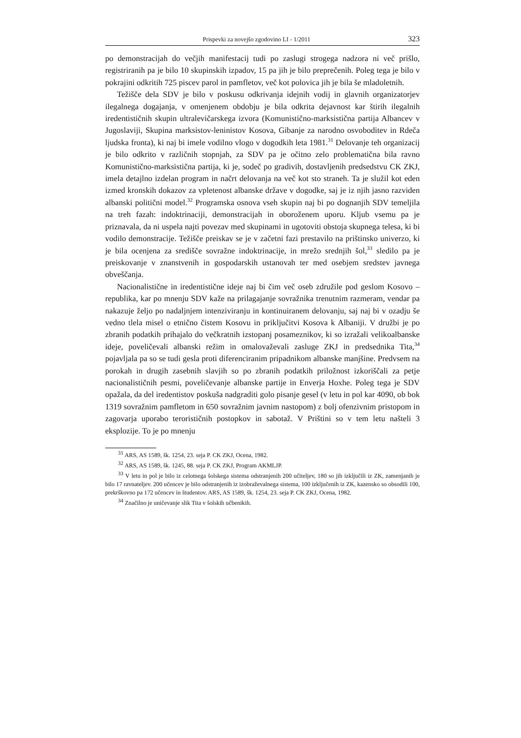Prispevki za novejšo zgodovino LI - 1/2011 323
po demonstracijah do večjih manifestacij tudi po zaslugi strogega nadzora ni več prišlo, registriranih pa je bilo 10 skupinskih izpadov, 15 pa jih je bilo preprečenih. Poleg tega je bilo v pokrajini odkritih 725 piscev parol in pamfletov, več kot polovica jih je bila še mladoletnih.
Težišče dela SDV je bilo v poskusu odkrivanja idejnih vodij in glavnih organizatorjev ilegalnega dogajanja, v omenjenem obdobju je bila odkrita dejavnost kar štirih ilegalnih iredentističnih skupin ultralevičarskega izvora (Komunistično-marksistična partija Albancev v Jugoslaviji, Skupina marksistov-leninistov Kosova, Gibanje za narodno osvoboditev in Rdeča ljudska fronta), ki naj bi imele vodilno vlogo v dogodkih leta 1981.<sup>31</sup> Delovanje teh organizacij je bilo odkrito v različnih stopnjah, za SDV pa je očitno zelo problematična bila ravno Komunistično-marksistična partija, ki je, sodeč po gradivih, dostavljenih predsedstvu CK ZKJ, imela detajlno izdelan program in načrt delovanja na več kot sto straneh. Ta je služil kot eden izmed kronskih dokazov za vpletenost albanske države v dogodke, saj je iz njih jasno razviden albanski politični model.<sup>32</sup> Programska osnova vseh skupin naj bi po dognanjih SDV temeljila na treh fazah: indoktrinaciji, demonstracijah in oboroženem uporu. Kljub vsemu pa je priznavala, da ni uspela najti povezav med skupinami in ugotoviti obstoja skupnega telesa, ki bi vodilo demonstracije. Težišče preiskav se je v začetni fazi prestavilo na prištinsko univerzo, ki je bila ocenjena za središče sovražne indoktrinacije, in mrežo srednjih šol,<sup>33</sup> sledilo pa je preiskovanje v znanstvenih in gospodarskih ustanovah ter med osebjem sredstev javnega obveščanja.
Nacionalistične in iredentistične ideje naj bi čim več oseb združile pod geslom Kosovo – republika, kar po mnenju SDV kaže na prilagajanje sovražnika trenutnim razmeram, vendar pa nakazuje željo po nadaljnjem intenziviranju in kontinuiranem delovanju, saj naj bi v ozadju še vedno tlela misel o etnično čistem Kosovu in priključitvi Kosova k Albaniji. V družbi je po zbranih podatkih prihajalo do večkratnih izstopanj posameznikov, ki so izražali velikoalbanske ideje, poveličevali albanski režim in omalovaževali zasluge ZKJ in predsednika Tita,<sup>34</sup> pojavljala pa so se tudi gesla proti diferenciranim pripadnikom albanske manjšine. Predvsem na porokah in drugih zasebnih slavjih so po zbranih podatkih priložnost izkoriščali za petje nacionalističnih pesmi, poveličevanje albanske partije in Enverja Hoxhe. Poleg tega je SDV opažala, da del iredentistov poskuša nadgraditi golo pisanje gesel (v letu in pol kar 4090, ob bok 1319 sovražnim pamfletom in 650 sovražnim javnim nastopom) z bolj ofenzivnim pristopom in zagovarja uporabo terorističnih postopkov in sabotaž. V Prištini so v tem letu našteli 3 eksplozije. To je po mnenju
<sup>31</sup> ARS, AS 1589, šk. 1254, 23. seja P. CK ZKJ, Ocena, 1982.
<sup>32</sup> ARS, AS 1589, šk. 1245, 88. seja P. CK ZKJ, Program AKMLJP.
<sup>33</sup> V letu in pol je bilo iz celotnega šolskega sistema odstranjenih 200 učiteljev, 180 so jih izključili iz ZK, zamenjanih je bilo 17 ravnateljev. 200 učencev je bilo odstranjenih iz izobraževalnega sistema, 100 izključenih iz ZK, kazensko so obsodili 100, prekrškovno pa 172 učencev in študentov. ARS, AS 1589, šk. 1254, 23. seja P. CK ZKJ, Ocena, 1982.
<sup>34</sup> Značilno je uničevanje slik Tita v šolskih učbenikih.